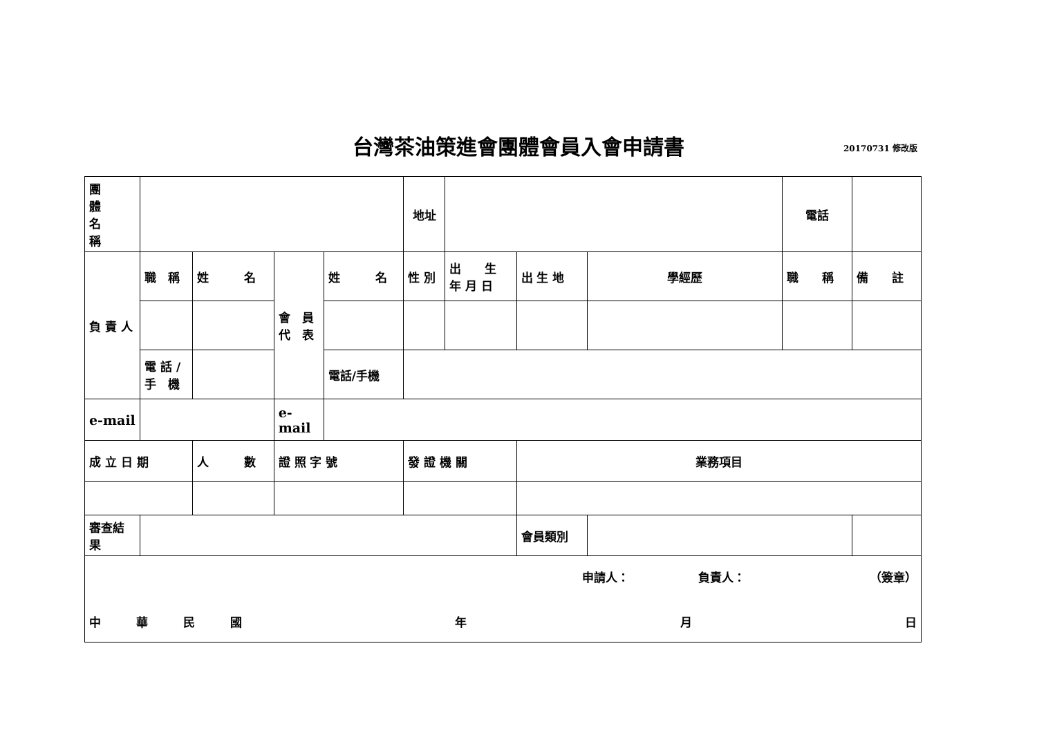台灣茶油策進會團體會員入會申請書
20170731 修改版
| 團 體 名 稱 | | | | | 地址 | | | | 電話 | |
| 負 責 人 | 職 稱 | 姓 名 | 會 員 代 表 | 姓 名 | 性 別 | 出 生 年 月 日 | 出 生 地 | 學經歷 | 職 稱 | 備 註 |
| | 電 話 / 手 機 | | | 電話/手機 | | | | | | |
| e-mail | | | e-mail | | | | | | | |
| 成 立 日 期 | | 人 數 | 證 照 字 號 | | 發 證 機 關 | | 業務項目 | | | |
| 審查結果 | | | | | | | 會員類別 | | | |
| 申請人： 負責人： （簽章） 中 華 民 國 年 月 日 | | | | | | | | | | |